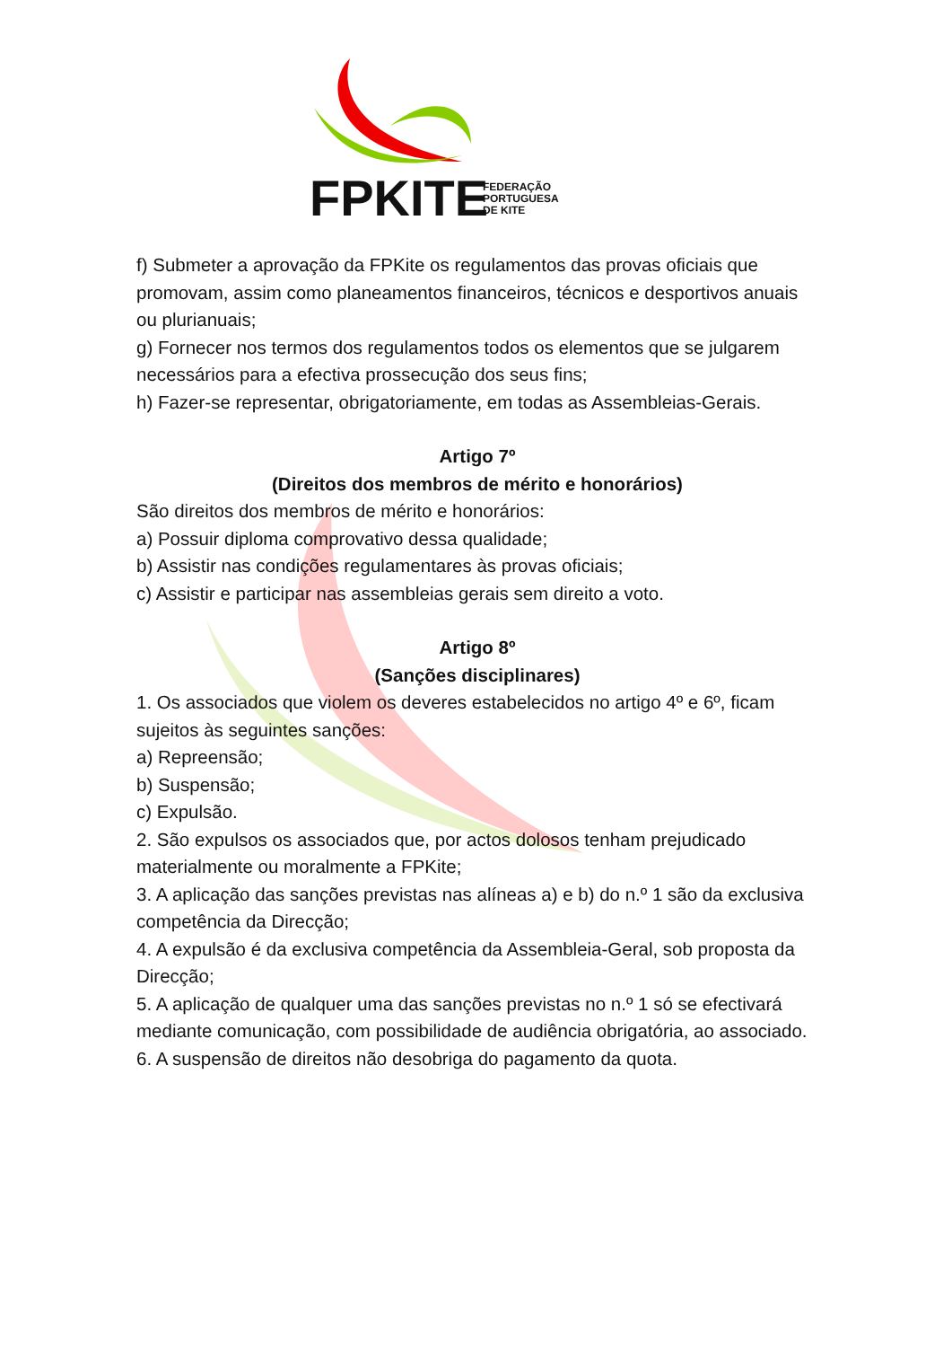FPKITE
FEDERAÇÃO
PORTUGUESA
DE KITE
f) Submeter a aprovação da FPKite os regulamentos das provas oficiais que promovam, assim como planeamentos financeiros, técnicos e desportivos anuais ou plurianuais;
g) Fornecer nos termos dos regulamentos todos os elementos que se julgarem necessários para a efectiva prossecução dos seus fins;
h) Fazer-se representar, obrigatoriamente, em todas as Assembleias-Gerais.
Artigo 7º
(Direitos dos membros de mérito e honorários)
São direitos dos membros de mérito e honorários:
a) Possuir diploma comprovativo dessa qualidade;
b) Assistir nas condições regulamentares às provas oficiais;
c) Assistir e participar nas assembleias gerais sem direito a voto.
Artigo 8º
(Sanções disciplinares)
1. Os associados que violem os deveres estabelecidos no artigo 4º e 6º, ficam sujeitos às seguintes sanções:
a) Repreensão;
b) Suspensão;
c) Expulsão.
2. São expulsos os associados que, por actos dolosos tenham prejudicado materialmente ou moralmente a FPKite;
3. A aplicação das sanções previstas nas alíneas a) e b) do n.º 1 são da exclusiva competência da Direcção;
4. A expulsão é da exclusiva competência da Assembleia-Geral, sob proposta da Direcção;
5. A aplicação de qualquer uma das sanções previstas no n.º 1 só se efectivará mediante comunicação, com possibilidade de audiência obrigatória, ao associado.
6. A suspensão de direitos não desobriga do pagamento da quota.